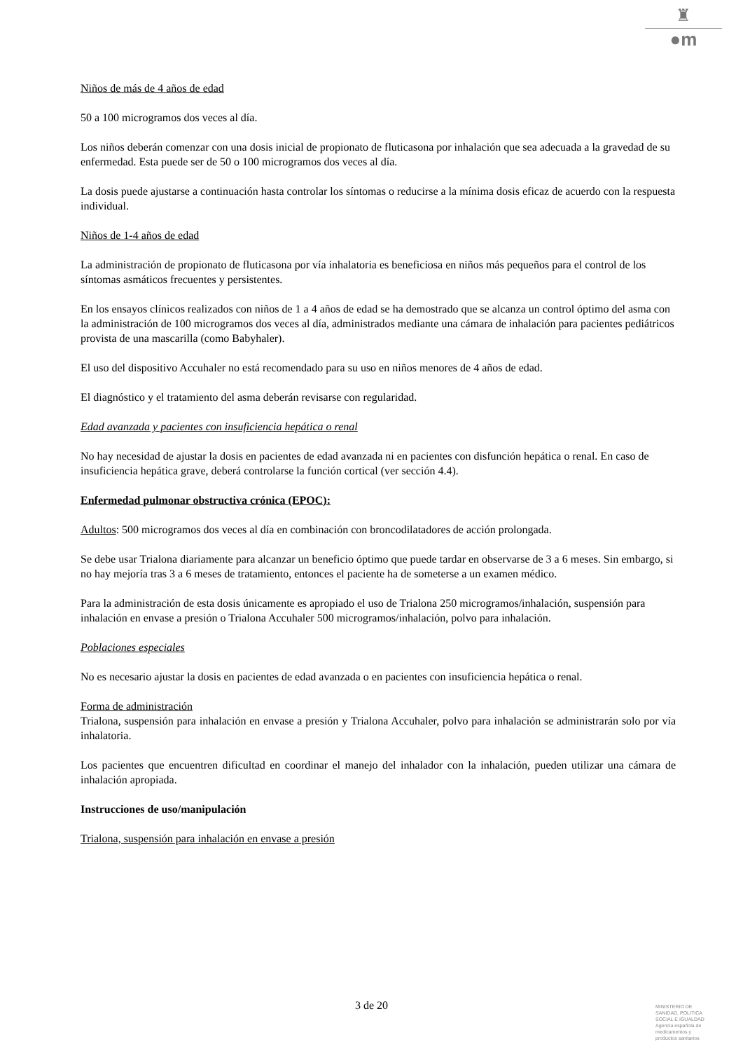♜
●m
Niños de más de 4 años de edad
50 a 100 microgramos dos veces al día.
Los niños deberán comenzar con una dosis inicial de propionato de fluticasona por inhalación que sea adecuada a la gravedad de su enfermedad. Esta puede ser de 50 o 100 microgramos dos veces al día.
La dosis puede ajustarse a continuación hasta controlar los síntomas o reducirse a la mínima dosis eficaz de acuerdo con la respuesta individual.
Niños de 1-4 años de edad
La administración de propionato de fluticasona por vía inhalatoria es beneficiosa en niños más pequeños para el control de los síntomas asmáticos frecuentes y persistentes.
En los ensayos clínicos realizados con niños de 1 a 4 años de edad se ha demostrado que se alcanza un control óptimo del asma con la administración de 100 microgramos dos veces al día, administrados mediante una cámara de inhalación para pacientes pediátricos provista de una mascarilla (como Babyhaler).
El uso del dispositivo Accuhaler no está recomendado para su uso en niños menores de 4 años de edad.
El diagnóstico y el tratamiento del asma deberán revisarse con regularidad.
Edad avanzada y pacientes con insuficiencia hepática o renal
No hay necesidad de ajustar la dosis en pacientes de edad avanzada ni en pacientes con disfunción hepática o renal. En caso de insuficiencia hepática grave, deberá controlarse la función cortical (ver sección 4.4).
Enfermedad pulmonar obstructiva crónica (EPOC):
Adultos: 500 microgramos dos veces al día en combinación con broncodilatadores de acción prolongada.
Se debe usar Trialona diariamente para alcanzar un beneficio óptimo que puede tardar en observarse de 3 a 6 meses. Sin embargo, si no hay mejoría tras 3 a 6 meses de tratamiento, entonces el paciente ha de someterse a un examen médico.
Para la administración de esta dosis únicamente es apropiado el uso de Trialona 250 microgramos/inhalación, suspensión para inhalación en envase a presión o Trialona Accuhaler 500 microgramos/inhalación, polvo para inhalación.
Poblaciones especiales
No es necesario ajustar la dosis en pacientes de edad avanzada o en pacientes con insuficiencia hepática o renal.
Forma de administración
Trialona, suspensión para inhalación en envase a presión y Trialona Accuhaler, polvo para inhalación se administrarán solo por vía inhalatoria.
Los pacientes que encuentren dificultad en coordinar el manejo del inhalador con la inhalación, pueden utilizar una cámara de inhalación apropiada.
Instrucciones de uso/manipulación
Trialona, suspensión para inhalación en envase a presión
3 de 20
MINISTERIO DE
SANIDAD, POLITICA
SOCIAL E IGUALDAD
Agencia española de
medicamentos y
productos sanitarios